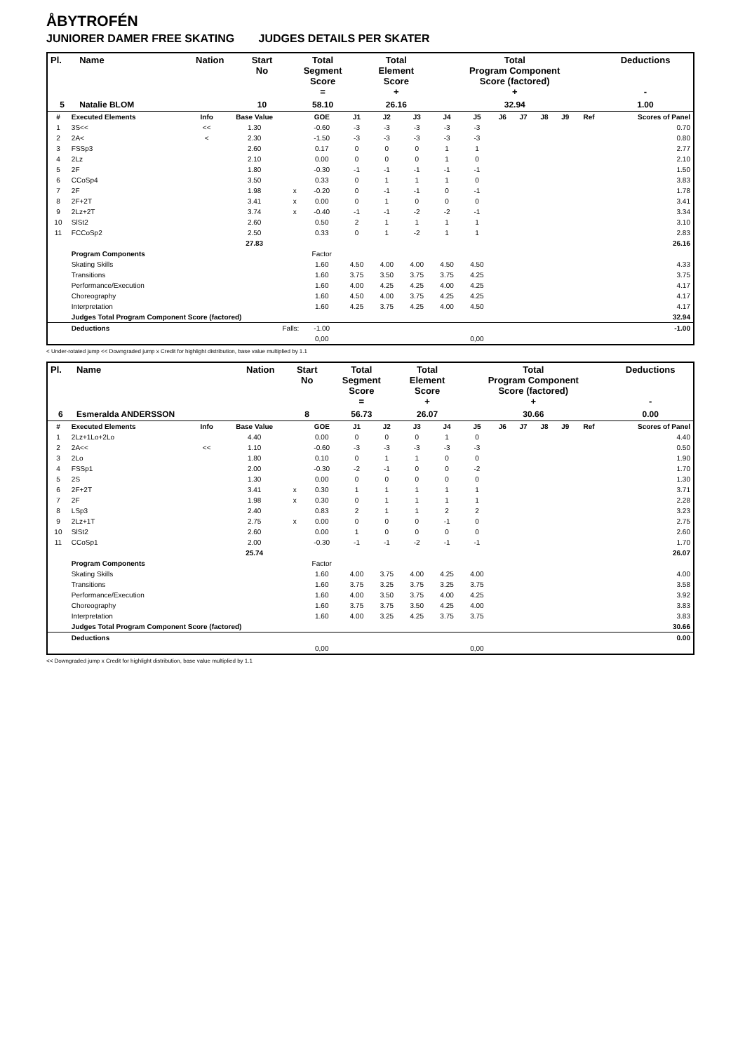ÅBYTROFÉN
JUNIORER DAMER FREE SKATING JUDGES DETAILS PER SKATER
| Pl. | Name | Nation | Start No | Total Segment Score = | Total Element Score + | Total Program Component Score (factored) + | Deductions - |
| --- | --- | --- | --- | --- | --- | --- | --- |
| 5 | Natalie BLOM | | 10 | 58.10 | 26.16 | 32.94 | 1.00 |
| # | Executed Elements | Info | Base Value | | GOE | J1 | J2 | J3 | J4 | J5 | J6 | J7 | J8 | J9 | Ref | Scores of Panel |
| --- | --- | --- | --- | --- | --- | --- | --- | --- | --- | --- | --- | --- | --- | --- | --- | --- |
| 1 | 3S<< | << | 1.30 | | -0.60 | -3 | -3 | -3 | -3 | -3 | | | | | | 0.70 |
| 2 | 2A< | < | 2.30 | | -1.50 | -3 | -3 | -3 | -3 | -3 | | | | | | 0.80 |
| 3 | FSSp3 | | 2.60 | | 0.17 | 0 | 0 | 0 | 1 | 1 | | | | | | 2.77 |
| 4 | 2Lz | | 2.10 | | 0.00 | 0 | 0 | 0 | 1 | 0 | | | | | | 2.10 |
| 5 | 2F | | 1.80 | | -0.30 | -1 | -1 | -1 | -1 | -1 | | | | | | 1.50 |
| 6 | CCoSp4 | | 3.50 | | 0.33 | 0 | 1 | 1 | 1 | 0 | | | | | | 3.83 |
| 7 | 2F | | 1.98 | x | -0.20 | 0 | -1 | -1 | 0 | -1 | | | | | | 1.78 |
| 8 | 2F+2T | | 3.41 | x | 0.00 | 0 | 1 | 0 | 0 | 0 | | | | | | 3.41 |
| 9 | 2Lz+2T | | 3.74 | x | -0.40 | -1 | -1 | -2 | -2 | -1 | | | | | | 3.34 |
| 10 | SlSt2 | | 2.60 | | 0.50 | 2 | 1 | 1 | 1 | 1 | | | | | | 3.10 |
| 11 | FCCoSp2 | | 2.50 | | 0.33 | 0 | 1 | -2 | 1 | 1 | | | | | | 2.83 |
| | | | 27.83 | | | | | | | | | | | | | 26.16 |
| | Program Components | | | | Factor | | | | | | | | | | | |
| | Skating Skills | | | | 1.60 | 4.50 | 4.00 | 4.00 | 4.50 | 4.50 | | | | | | 4.33 |
| | Transitions | | | | 1.60 | 3.75 | 3.50 | 3.75 | 3.75 | 4.25 | | | | | | 3.75 |
| | Performance/Execution | | | | 1.60 | 4.00 | 4.25 | 4.25 | 4.00 | 4.25 | | | | | | 4.17 |
| | Choreography | | | | 1.60 | 4.50 | 4.00 | 3.75 | 4.25 | 4.25 | | | | | | 4.17 |
| | Interpretation | | | | 1.60 | 4.25 | 3.75 | 4.25 | 4.00 | 4.50 | | | | | | 4.17 |
| | Judges Total Program Component Score (factored) | | | | | | | | | | | | | | | 32.94 |
| | Deductions | Falls: | | | -1.00 | | | | | | | | | | | -1.00 |
| | | | | | 0,00 | | | | | 0,00 | | | | | | |
< Under-rotated jump << Downgraded jump x Credit for highlight distribution, base value multiplied by 1.1
| Pl. | Name | Nation | Start No | Total Segment Score = | Total Element Score + | Total Program Component Score (factored) + | Deductions - |
| --- | --- | --- | --- | --- | --- | --- | --- |
| 6 | Esmeralda ANDERSSON | | 8 | 56.73 | 26.07 | 30.66 | 0.00 |
| # | Executed Elements | Info | Base Value | | GOE | J1 | J2 | J3 | J4 | J5 | J6 | J7 | J8 | J9 | Ref | Scores of Panel |
| --- | --- | --- | --- | --- | --- | --- | --- | --- | --- | --- | --- | --- | --- | --- | --- | --- |
| 1 | 2Lz+1Lo+2Lo | | 4.40 | | 0.00 | 0 | 0 | 0 | 1 | 0 | | | | | | 4.40 |
| 2 | 2A<< | << | 1.10 | | -0.60 | -3 | -3 | -3 | -3 | -3 | | | | | | 0.50 |
| 3 | 2Lo | | 1.80 | | 0.10 | 0 | 1 | 1 | 0 | 0 | | | | | | 1.90 |
| 4 | FSSp1 | | 2.00 | | -0.30 | -2 | -1 | 0 | 0 | -2 | | | | | | 1.70 |
| 5 | 2S | | 1.30 | | 0.00 | 0 | 0 | 0 | 0 | 0 | | | | | | 1.30 |
| 6 | 2F+2T | | 3.41 | x | 0.30 | 1 | 1 | 1 | 1 | 1 | | | | | | 3.71 |
| 7 | 2F | | 1.98 | x | 0.30 | 0 | 1 | 1 | 1 | 1 | | | | | | 2.28 |
| 8 | LSp3 | | 2.40 | | 0.83 | 2 | 1 | 1 | 2 | 2 | | | | | | 3.23 |
| 9 | 2Lz+1T | | 2.75 | x | 0.00 | 0 | 0 | 0 | -1 | 0 | | | | | | 2.75 |
| 10 | SlSt2 | | 2.60 | | 0.00 | 1 | 0 | 0 | 0 | 0 | | | | | | 2.60 |
| 11 | CCoSp1 | | 2.00 | | -0.30 | -1 | -1 | -2 | -1 | -1 | | | | | | 1.70 |
| | | | 25.74 | | | | | | | | | | | | | 26.07 |
| | Program Components | | | | Factor | | | | | | | | | | | |
| | Skating Skills | | | | 1.60 | 4.00 | 3.75 | 4.00 | 4.25 | 4.00 | | | | | | 4.00 |
| | Transitions | | | | 1.60 | 3.75 | 3.25 | 3.75 | 3.25 | 3.75 | | | | | | 3.58 |
| | Performance/Execution | | | | 1.60 | 4.00 | 3.50 | 3.75 | 4.00 | 4.25 | | | | | | 3.92 |
| | Choreography | | | | 1.60 | 3.75 | 3.75 | 3.50 | 4.25 | 4.00 | | | | | | 3.83 |
| | Interpretation | | | | 1.60 | 4.00 | 3.25 | 4.25 | 3.75 | 3.75 | | | | | | 3.83 |
| | Judges Total Program Component Score (factored) | | | | | | | | | | | | | | | 30.66 |
| | Deductions | | | | | | | | | | | | | | | 0.00 |
| | | | | | 0,00 | | | | | 0,00 | | | | | | |
<< Downgraded jump x Credit for highlight distribution, base value multiplied by 1.1